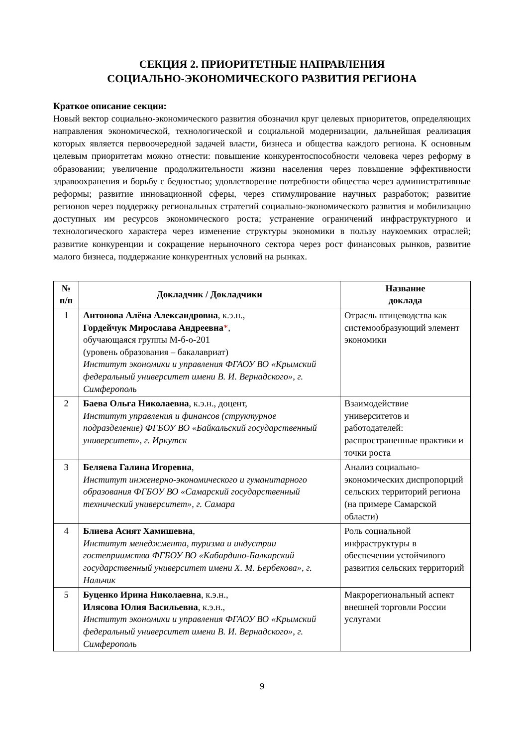СЕКЦИЯ 2. ПРИОРИТЕТНЫЕ НАПРАВЛЕНИЯ
СОЦИАЛЬНО-ЭКОНОМИЧЕСКОГО РАЗВИТИЯ РЕГИОНА
Краткое описание секции:
Новый вектор социально-экономического развития обозначил круг целевых приоритетов, определяющих направления экономической, технологической и социальной модернизации, дальнейшая реализация которых является первоочередной задачей власти, бизнеса и общества каждого региона. К основным целевым приоритетам можно отнести: повышение конкурентоспособности человека через реформу в образовании; увеличение продолжительности жизни населения через повышение эффективности здравоохранения и борьбу с бедностью; удовлетворение потребности общества через административные реформы; развитие инновационной сферы, через стимулирование научных разработок; развитие регионов через поддержку региональных стратегий социально-экономического развития и мобилизацию доступных им ресурсов экономического роста; устранение ограничений инфраструктурного и технологического характера через изменение структуры экономики в пользу наукоемких отраслей; развитие конкуренции и сокращение нерыночного сектора через рост финансовых рынков, развитие малого бизнеса, поддержание конкурентных условий на рынках.
| № п/п | Докладчик / Докладчики | Название доклада |
| --- | --- | --- |
| 1 | Антонова Алёна Александровна , к.э.н., Гордейчук Мирослава Андреевна * , обучающаяся группы М-б-о-201 (уровень образования – бакалавриат) Институт экономики и управления ФГАОУ ВО «Крымский федеральный университет имени В. И. Вернадского», г. Симферополь | Отрасль птицеводства как системообразующий элемент экономики |
| 2 | Баева Ольга Николаевна , к.э.н., доцент, Институт управления и финансов (структурное подразделение) ФГБОУ ВО «Байкальский государственный университет», г. Иркутск | Взаимодействие университетов и работодателей: распространенные практики и точки роста |
| 3 | Беляева Галина Игоревна , Институт инженерно-экономического и гуманитарного образования ФГБОУ ВО «Самарский государственный технический университет», г. Самара | Анализ социально-экономических диспропорций сельских территорий региона (на примере Самарской области) |
| 4 | Блиева Асият Хамишевна , Институт менеджмента, туризма и индустрии гостеприимства ФГБОУ ВО «Кабардино-Балкарский государственный университет имени Х. М. Бербекова», г. Нальчик | Роль социальной инфраструктуры в обеспечении устойчивого развития сельских территорий |
| 5 | Буценко Ирина Николаевна , к.э.н., Илясова Юлия Васильевна , к.э.н., Институт экономики и управления ФГАОУ ВО «Крымский федеральный университет имени В. И. Вернадского», г. Симферополь | Макрорегиональный аспект внешней торговли России услугами |
9